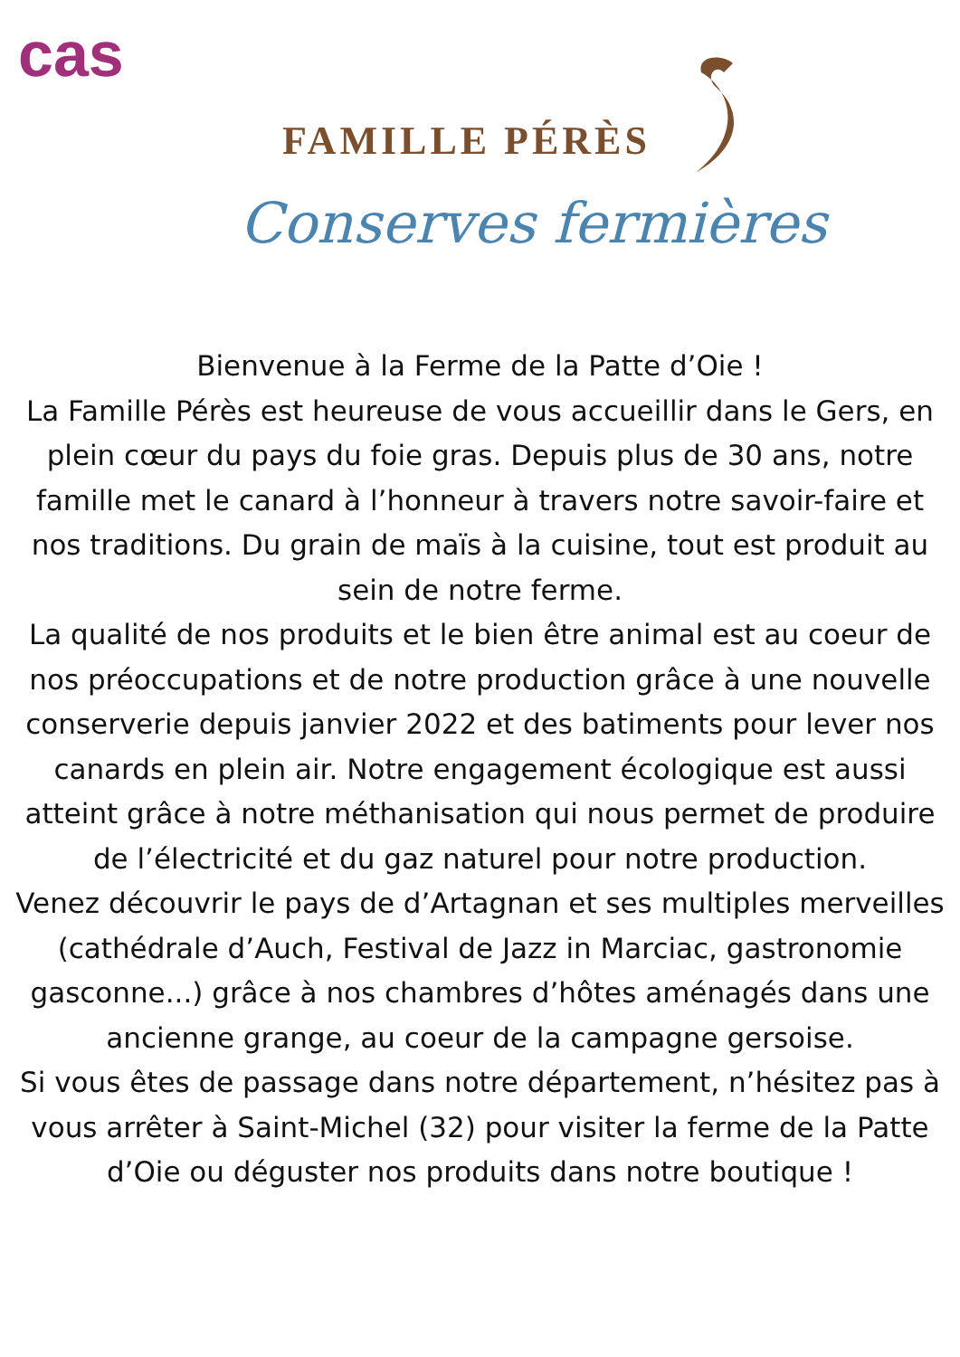cas
FAMILLE PÉRÈS
Conserves fermières
Bienvenue à la Ferme de la Patte d’Oie !
La Famille Pérès est heureuse de vous accueillir dans le Gers, en plein cœur du pays du foie gras. Depuis plus de 30 ans, notre famille met le canard à l’honneur à travers notre savoir-faire et nos traditions. Du grain de maïs à la cuisine, tout est produit au sein de notre ferme.
La qualité de nos produits et le bien être animal est au coeur de nos préoccupations et de notre production grâce à une nouvelle conserverie depuis janvier 2022 et des batiments pour lever nos canards en plein air. Notre engagement écologique est aussi atteint grâce à notre méthanisation qui nous permet de produire de l’électricité et du gaz naturel pour notre production.
Venez découvrir le pays de d’Artagnan et ses multiples merveilles (cathédrale d’Auch, Festival de Jazz in Marciac, gastronomie gasconne...) grâce à nos chambres d’hôtes aménagés dans une ancienne grange, au coeur de la campagne gersoise.
Si vous êtes de passage dans notre département, n’hésitez pas à vous arrêter à Saint-Michel (32) pour visiter la ferme de la Patte d’Oie ou déguster nos produits dans notre boutique !